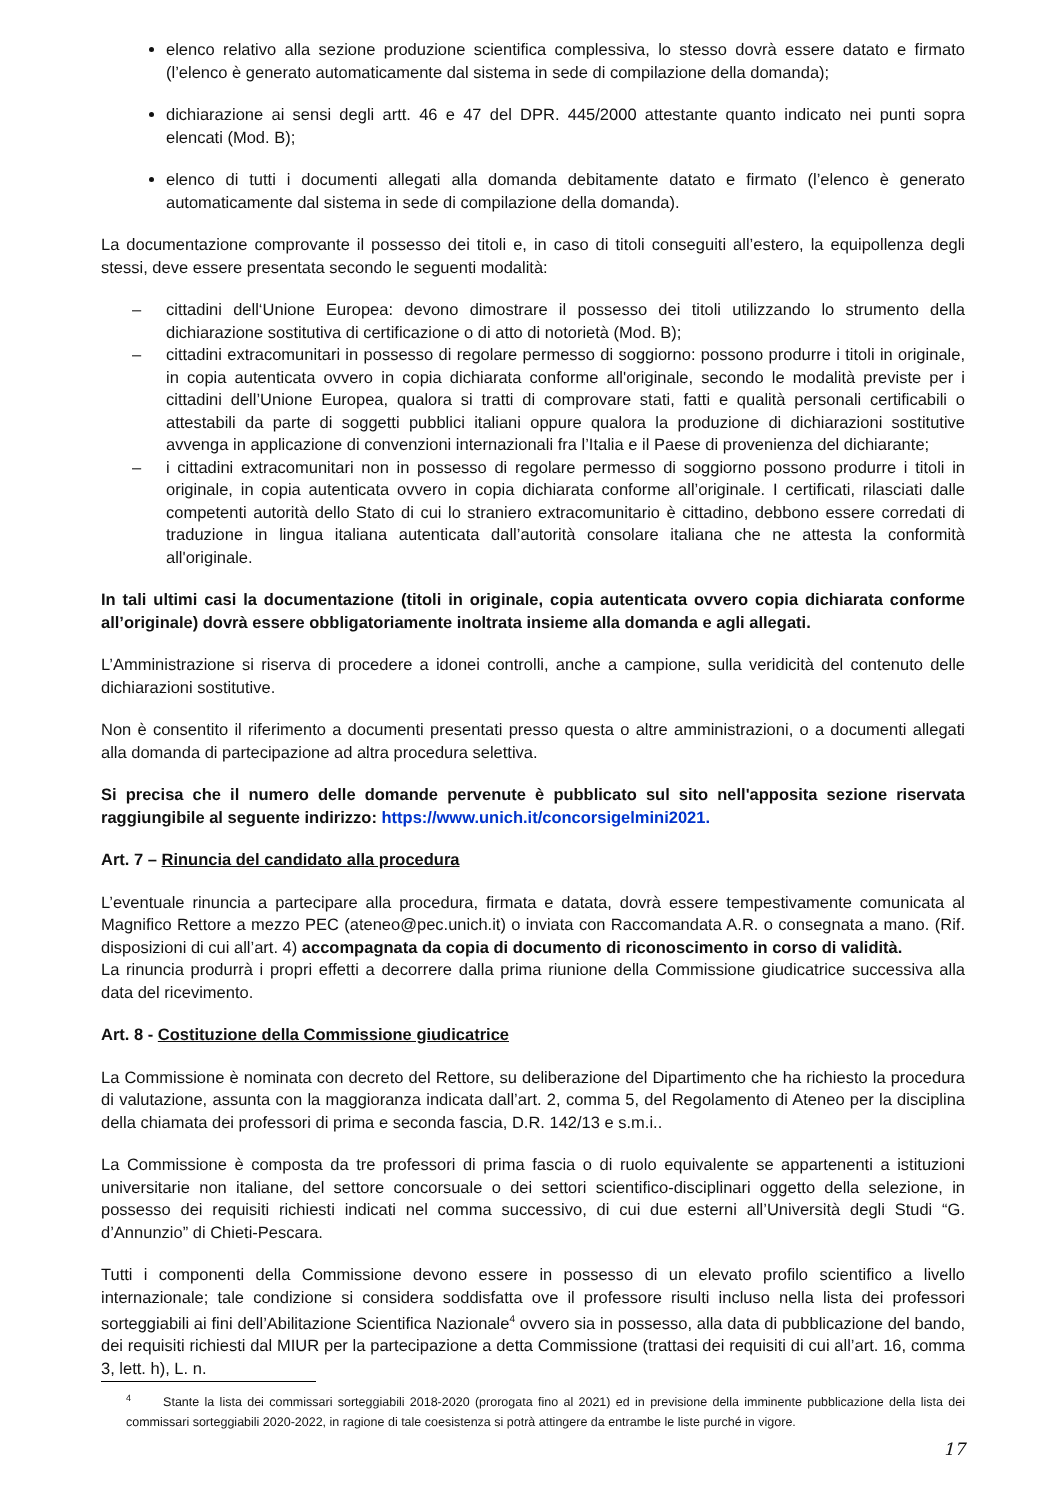elenco relativo alla sezione produzione scientifica complessiva, lo stesso dovrà essere datato e firmato (l’elenco è generato automaticamente dal sistema in sede di compilazione della domanda);
dichiarazione ai sensi degli artt. 46 e 47 del DPR. 445/2000 attestante quanto indicato nei punti sopra elencati (Mod. B);
elenco di tutti i documenti allegati alla domanda debitamente datato e firmato (l’elenco è generato automaticamente dal sistema in sede di compilazione della domanda).
La documentazione comprovante il possesso dei titoli e, in caso di titoli conseguiti all’estero, la equipollenza degli stessi, deve essere presentata secondo le seguenti modalità:
– cittadini dell‘Unione Europea: devono dimostrare il possesso dei titoli utilizzando lo strumento della dichiarazione sostitutiva di certificazione o di atto di notorietà (Mod. B);
– cittadini extracomunitari in possesso di regolare permesso di soggiorno: possono produrre i titoli in originale, in copia autenticata ovvero in copia dichiarata conforme all'originale, secondo le modalità previste per i cittadini dell’Unione Europea, qualora si tratti di comprovare stati, fatti e qualità personali certificabili o attestabili da parte di soggetti pubblici italiani oppure qualora la produzione di dichiarazioni sostitutive avvenga in applicazione di convenzioni internazionali fra l’Italia e il Paese di provenienza del dichiarante;
– i cittadini extracomunitari non in possesso di regolare permesso di soggiorno possono produrre i titoli in originale, in copia autenticata ovvero in copia dichiarata conforme all’originale. I certificati, rilasciati dalle competenti autorità dello Stato di cui lo straniero extracomunitario è cittadino, debbono essere corredati di traduzione in lingua italiana autenticata dall’autorità consolare italiana che ne attesta la conformità all'originale.
In tali ultimi casi la documentazione (titoli in originale, copia autenticata ovvero copia dichiarata conforme all’originale) dovrà essere obbligatoriamente inoltrata insieme alla domanda e agli allegati.
L’Amministrazione si riserva di procedere a idonei controlli, anche a campione, sulla veridicità del contenuto delle dichiarazioni sostitutive.
Non è consentito il riferimento a documenti presentati presso questa o altre amministrazioni, o a documenti allegati alla domanda di partecipazione ad altra procedura selettiva.
Si precisa che il numero delle domande pervenute è pubblicato sul sito nell'apposita sezione riservata raggiungibile al seguente indirizzo: https://www.unich.it/concorsigelmini2021.
Art. 7 – Rinuncia del candidato alla procedura
L’eventuale rinuncia a partecipare alla procedura, firmata e datata, dovrà essere tempestivamente comunicata al Magnifico Rettore a mezzo PEC (ateneo@pec.unich.it) o inviata con Raccomandata A.R. o consegnata a mano. (Rif. disposizioni di cui all’art. 4) accompagnata da copia di documento di riconoscimento in corso di validità.
La rinuncia produrrà i propri effetti a decorrere dalla prima riunione della Commissione giudicatrice successiva alla data del ricevimento.
Art. 8 - Costituzione della Commissione giudicatrice
La Commissione è nominata con decreto del Rettore, su deliberazione del Dipartimento che ha richiesto la procedura di valutazione, assunta con la maggioranza indicata dall’art. 2, comma 5, del Regolamento di Ateneo per la disciplina della chiamata dei professori di prima e seconda fascia, D.R. 142/13 e s.m.i..
La Commissione è composta da tre professori di prima fascia o di ruolo equivalente se appartenenti a istituzioni universitarie non italiane, del settore concorsuale o dei settori scientifico-disciplinari oggetto della selezione, in possesso dei requisiti richiesti indicati nel comma successivo, di cui due esterni all’Università degli Studi “G. d’Annunzio” di Chieti-Pescara.
Tutti i componenti della Commissione devono essere in possesso di un elevato profilo scientifico a livello internazionale; tale condizione si considera soddisfatta ove il professore risulti incluso nella lista dei professori sorteggiabili ai fini dell’Abilitazione Scientifica Nazionale<sup>4</sup> ovvero sia in possesso, alla data di pubblicazione del bando, dei requisiti richiesti dal MIUR per la partecipazione a detta Commissione (trattasi dei requisiti di cui all’art. 16, comma 3, lett. h), L. n.
<sup>4</sup> Stante la lista dei commissari sorteggiabili 2018-2020 (prorogata fino al 2021) ed in previsione della imminente pubblicazione della lista dei commissari sorteggiabili 2020-2022, in ragione di tale coesistenza si potrà attingere da entrambe le liste purché in vigore.
17